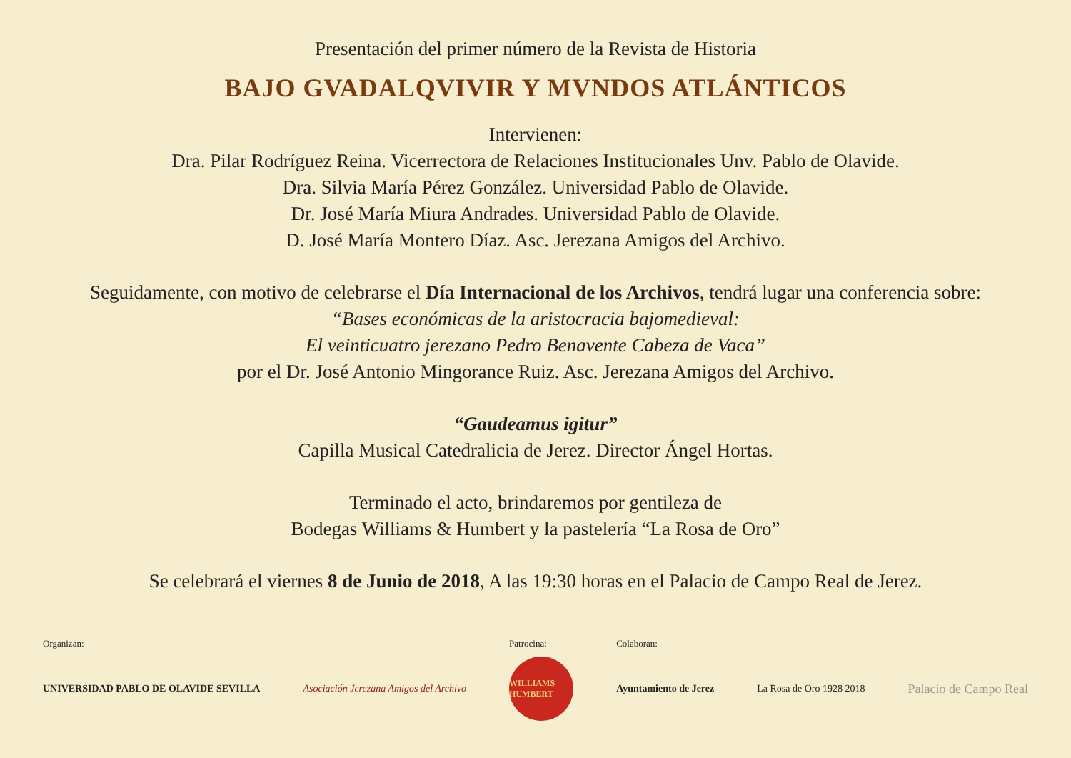Presentación del primer número de la Revista de Historia
BAJO GVADALQVIVIR Y MVNDOS ATLÁNTICOS
Intervienen:
Dra. Pilar Rodríguez Reina. Vicerrectora de Relaciones Institucionales Unv. Pablo de Olavide.
Dra. Silvia María Pérez González. Universidad Pablo de Olavide.
Dr. José María Miura Andrades. Universidad Pablo de Olavide.
D. José María Montero Díaz. Asc. Jerezana Amigos del Archivo.
Seguidamente, con motivo de celebrarse el Día Internacional de los Archivos, tendrá lugar una conferencia sobre:
“Bases económicas de la aristocracia bajomedieval:
El veinticuatro jerezano Pedro Benavente Cabeza de Vaca”
por el Dr. José Antonio Mingorance Ruiz. Asc. Jerezana Amigos del Archivo.
“Gaudeamus igitur”
Capilla Musical Catedralicia de Jerez. Director Ángel Hortas.
Terminado el acto, brindaremos por gentileza de
Bodegas Williams & Humbert y la pastelería “La Rosa de Oro”
Se celebrará el viernes 8 de Junio de 2018, A las 19:30 horas en el Palacio de Campo Real de Jerez.
Organizan:
UNIVERSIDAD PABLO DE OLAVIDE SEVILLA
Asociación Jerezana Amigos del Archivo
Patrocina:
WILLIAMS HUMBERT
Colaboran:
Ayuntamiento de Jerez
La Rosa de Oro 1928 2018
Palacio de Campo Real